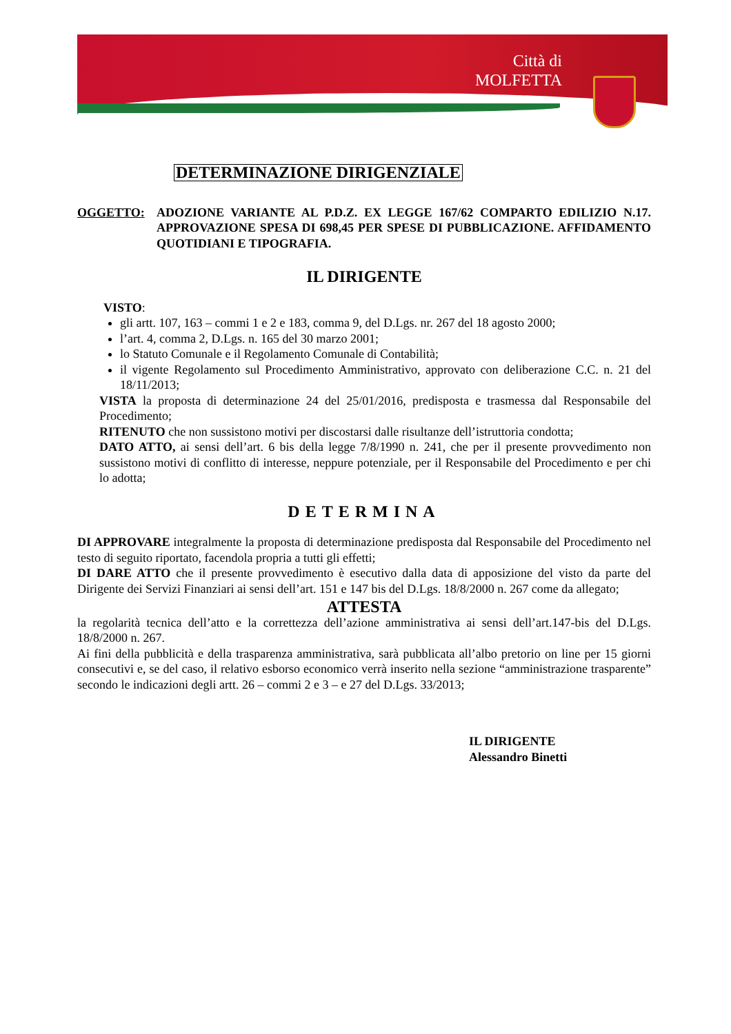Città di
MOLFETTA
DETERMINAZIONE DIRIGENZIALE
OGGETTO: ADOZIONE VARIANTE AL P.D.Z. EX LEGGE 167/62 COMPARTO EDILIZIO N.17. APPROVAZIONE SPESA DI 698,45 PER SPESE DI PUBBLICAZIONE. AFFIDAMENTO QUOTIDIANI E TIPOGRAFIA.
IL DIRIGENTE
VISTO:
gli artt. 107, 163 – commi 1 e 2 e 183, comma 9, del D.Lgs. nr. 267 del 18 agosto 2000;
l’art. 4, comma 2, D.Lgs. n. 165 del 30 marzo 2001;
lo Statuto Comunale e il Regolamento Comunale di Contabilità;
il vigente Regolamento sul Procedimento Amministrativo, approvato con deliberazione C.C. n. 21 del 18/11/2013;
VISTA la proposta di determinazione 24 del 25/01/2016, predisposta e trasmessa dal Responsabile del Procedimento;
RITENUTO che non sussistono motivi per discostarsi dalle risultanze dell’istruttoria condotta;
DATO ATTO, ai sensi dell’art. 6 bis della legge 7/8/1990 n. 241, che per il presente provvedimento non sussistono motivi di conflitto di interesse, neppure potenziale, per il Responsabile del Procedimento e per chi lo adotta;
DETERMINA
DI APPROVARE integralmente la proposta di determinazione predisposta dal Responsabile del Procedimento nel testo di seguito riportato, facendola propria a tutti gli effetti;
DI DARE ATTO che il presente provvedimento è esecutivo dalla data di apposizione del visto da parte del Dirigente dei Servizi Finanziari ai sensi dell’art. 151 e 147 bis del D.Lgs. 18/8/2000 n. 267 come da allegato;
ATTESTA
la regolarità tecnica dell’atto e la correttezza dell’azione amministrativa ai sensi dell’art.147-bis del D.Lgs. 18/8/2000 n. 267.
Ai fini della pubblicità e della trasparenza amministrativa, sarà pubblicata all’albo pretorio on line per 15 giorni consecutivi e, se del caso, il relativo esborso economico verrà inserito nella sezione “amministrazione trasparente” secondo le indicazioni degli artt. 26 – commi 2 e 3 – e 27 del D.Lgs. 33/2013;
IL DIRIGENTE
Alessandro Binetti